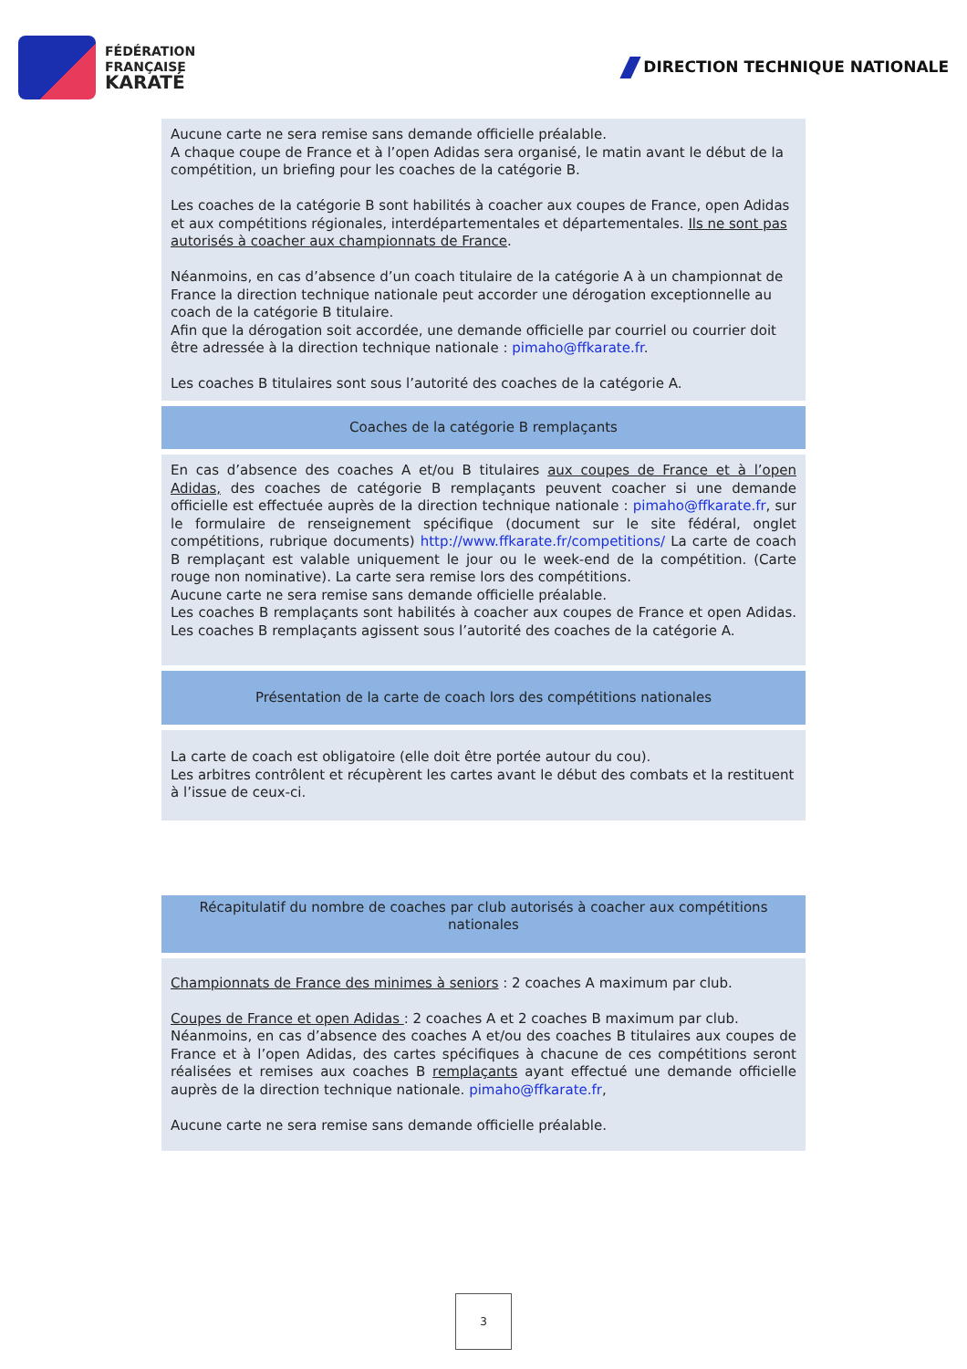FÉDÉRATION
FRANÇAISE
KARATÉ
DIRECTION TECHNIQUE NATIONALE
| Aucune carte ne sera remise sans demande officielle préalable. A chaque coupe de France et à l’open Adidas sera organisé, le matin avant le début de la compétition, un briefing pour les coaches de la catégorie B. Les coaches de la catégorie B sont habilités à coacher aux coupes de France, open Adidas et aux compétitions régionales, interdépartementales et départementales. Ils ne sont pas autorisés à coacher aux championnats de France . Néanmoins, en cas d’absence d’un coach titulaire de la catégorie A à un championnat de France la direction technique nationale peut accorder une dérogation exceptionnelle au coach de la catégorie B titulaire. Afin que la dérogation soit accordée, une demande officielle par courriel ou courrier doit être adressée à la direction technique nationale : pimaho@ffkarate.fr . Les coaches B titulaires sont sous l’autorité des coaches de la catégorie A. |
| Coaches de la catégorie B remplaçants |
| En cas d’absence des coaches A et/ou B titulaires aux coupes de France et à l’open Adidas, des coaches de catégorie B remplaçants peuvent coacher si une demande officielle est effectuée auprès de la direction technique nationale : pimaho@ffkarate.fr , sur le formulaire de renseignement spécifique (document sur le site fédéral, onglet compétitions, rubrique documents) http://www.ffkarate.fr/competitions/ La carte de coach B remplaçant est valable uniquement le jour ou le week-end de la compétition. (Carte rouge non nominative). La carte sera remise lors des compétitions. Aucune carte ne sera remise sans demande officielle préalable. Les coaches B remplaçants sont habilités à coacher aux coupes de France et open Adidas. Les coaches B remplaçants agissent sous l’autorité des coaches de la catégorie A. |
| Présentation de la carte de coach lors des compétitions nationales |
| La carte de coach est obligatoire (elle doit être portée autour du cou). Les arbitres contrôlent et récupèrent les cartes avant le début des combats et la restituent à l’issue de ceux-ci. |
| Récapitulatif du nombre de coaches par club autorisés à coacher aux compétitions nationales |
| Championnats de France des minimes à seniors : 2 coaches A maximum par club. Coupes de France et open Adidas : 2 coaches A et 2 coaches B maximum par club. Néanmoins, en cas d’absence des coaches A et/ou des coaches B titulaires aux coupes de France et à l’open Adidas, des cartes spécifiques à chacune de ces compétitions seront réalisées et remises aux coaches B remplaçants ayant effectué une demande officielle auprès de la direction technique nationale. pimaho@ffkarate.fr , Aucune carte ne sera remise sans demande officielle préalable. |
3